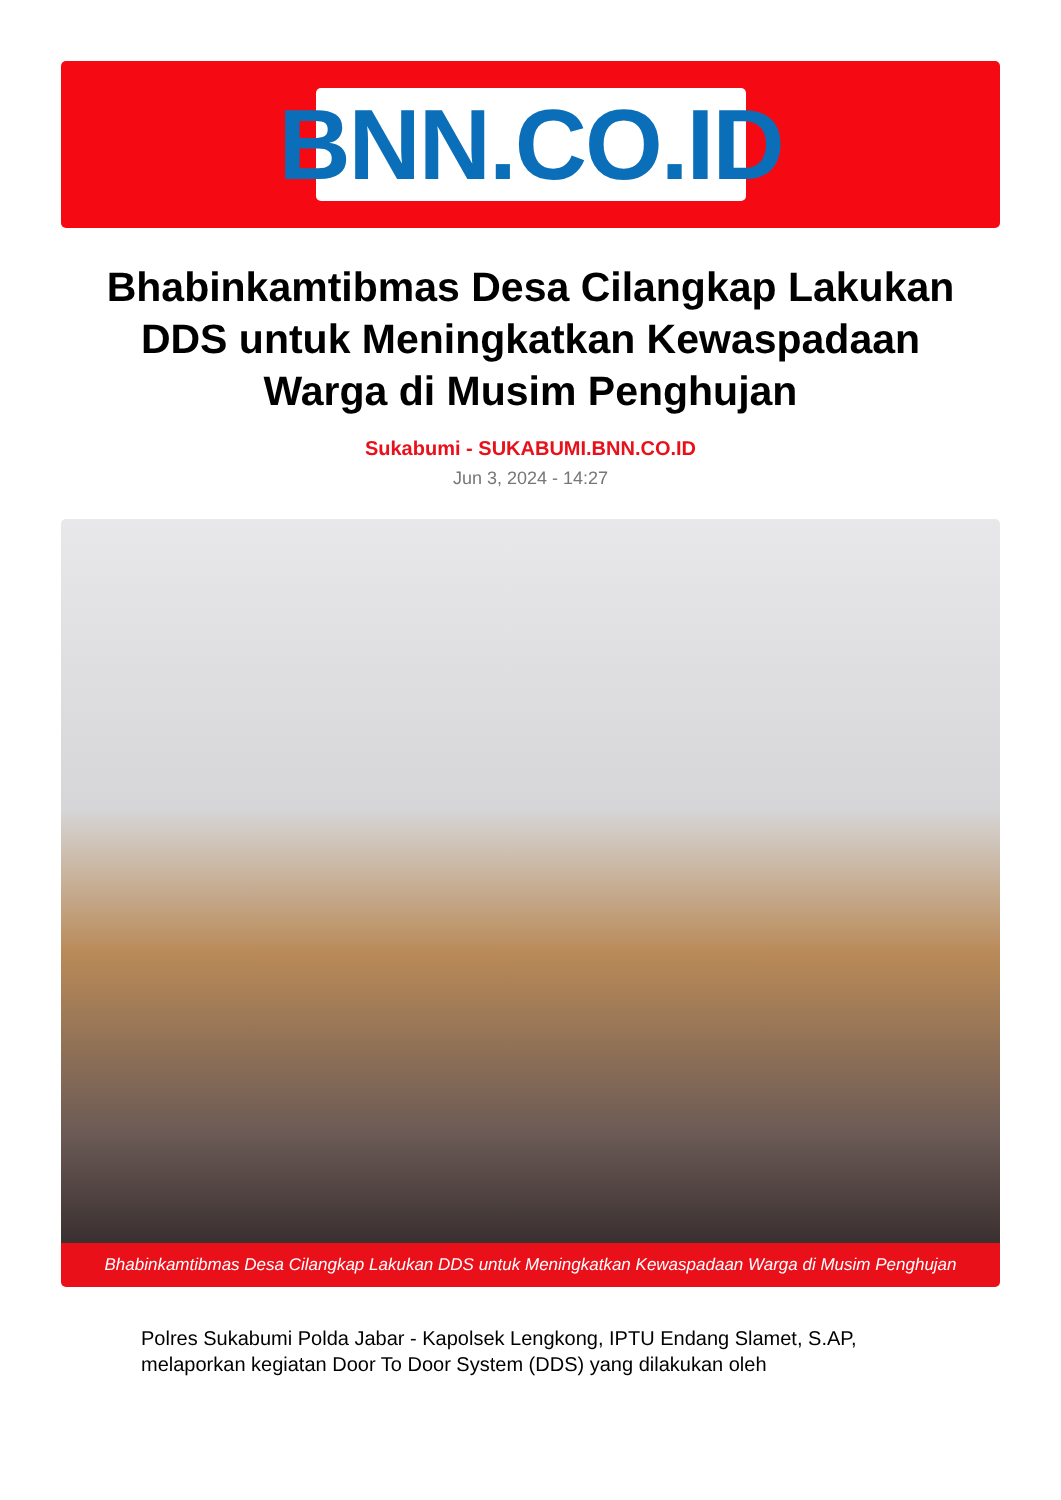BNN.CO.ID
Bhabinkamtibmas Desa Cilangkap Lakukan DDS untuk Meningkatkan Kewaspadaan Warga di Musim Penghujan
Sukabumi - SUKABUMI.BNN.CO.ID
Jun 3, 2024 - 14:27
Bhabinkamtibmas Desa Cilangkap Lakukan DDS untuk Meningkatkan Kewaspadaan Warga di Musim Penghujan
Polres Sukabumi Polda Jabar - Kapolsek Lengkong, IPTU Endang Slamet, S.AP, melaporkan kegiatan Door To Door System (DDS) yang dilakukan oleh